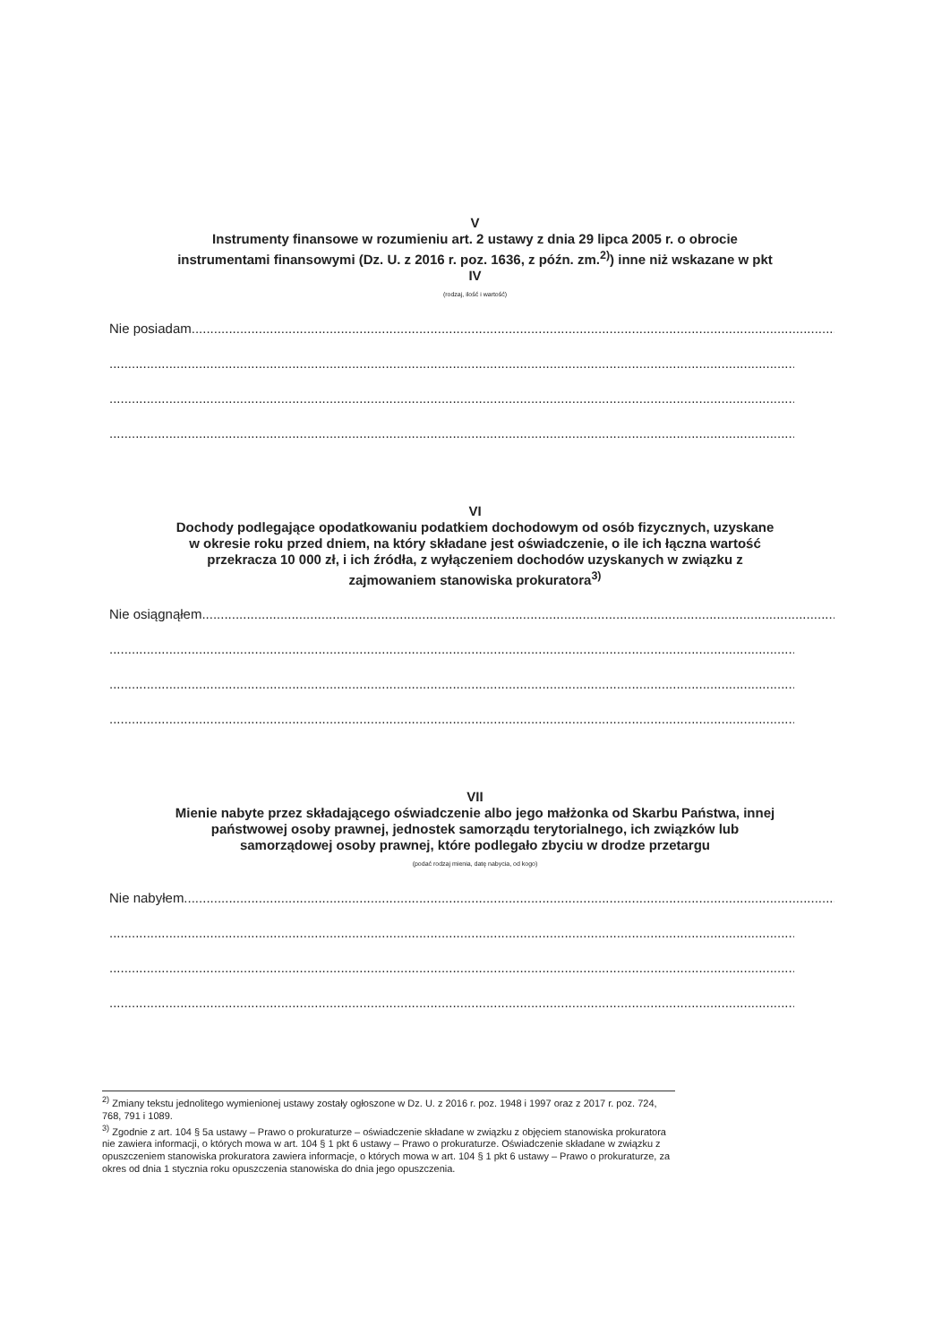V
Instrumenty finansowe w rozumieniu art. 2 ustawy z dnia 29 lipca 2005 r. o obrocie instrumentami finansowymi (Dz. U. z 2016 r. poz. 1636, z późn. zm.<sup>2)</sup>) inne niż wskazane w pkt IV
(rodzaj, ilość i wartość)
Nie posiadam.....................................................................................................................................................................................
..................................................................................................................................................................................................
..................................................................................................................................................................................................
..................................................................................................................................................................................................
VI
Dochody podlegające opodatkowaniu podatkiem dochodowym od osób fizycznych, uzyskane w okresie roku przed dniem, na który składane jest oświadczenie, o ile ich łączna wartość przekracza 10 000 zł, i ich źródła, z wyłączeniem dochodów uzyskanych w związku z zajmowaniem stanowiska prokuratora<sup>3)</sup>
Nie osiągnąłem.....................................................................................................................................................................................
..................................................................................................................................................................................................
..................................................................................................................................................................................................
..................................................................................................................................................................................................
VII
Mienie nabyte przez składającego oświadczenie albo jego małżonka od Skarbu Państwa, innej państwowej osoby prawnej, jednostek samorządu terytorialnego, ich związków lub samorządowej osoby prawnej, które podlegało zbyciu w drodze przetargu
(podać rodzaj mienia, datę nabycia, od kogo)
Nie nabyłem.....................................................................................................................................................................................
..................................................................................................................................................................................................
..................................................................................................................................................................................................
..................................................................................................................................................................................................
<sup>2)</sup> Zmiany tekstu jednolitego wymienionej ustawy zostały ogłoszone w Dz. U. z 2016 r. poz. 1948 i 1997 oraz z 2017 r. poz. 724, 768, 791 i 1089.
<sup>3)</sup> Zgodnie z art. 104 § 5a ustawy – Prawo o prokuraturze – oświadczenie składane w związku z objęciem stanowiska prokuratora nie zawiera informacji, o których mowa w art. 104 § 1 pkt 6 ustawy – Prawo o prokuraturze. Oświadczenie składane w związku z opuszczeniem stanowiska prokuratora zawiera informacje, o których mowa w art. 104 § 1 pkt 6 ustawy – Prawo o prokuraturze, za okres od dnia 1 stycznia roku opuszczenia stanowiska do dnia jego opuszczenia.